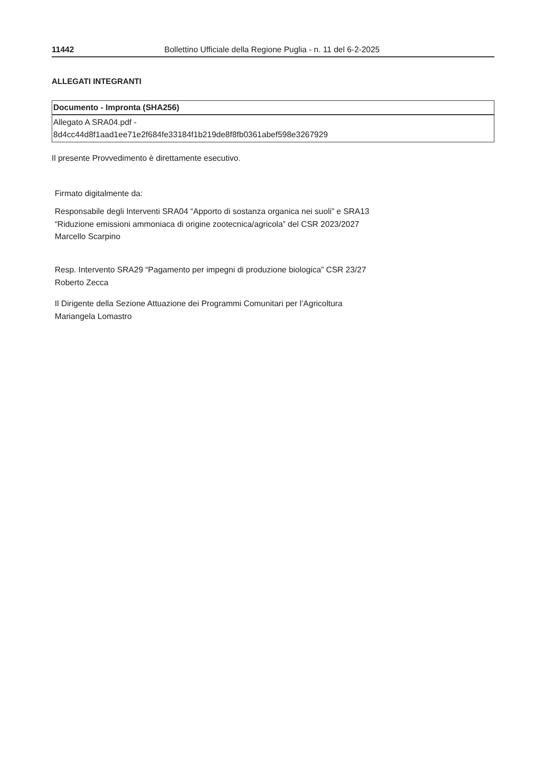11442 Bollettino Ufficiale della Regione Puglia - n. 11 del 6-2-2025
ALLEGATI INTEGRANTI
| Documento - Impronta (SHA256) |
| --- |
| Allegato A SRA04.pdf - 8d4cc44d8f1aad1ee71e2f684fe33184f1b219de8f8fb0361abef598e3267929 |
Il presente Provvedimento è direttamente esecutivo.
Firmato digitalmente da:
Responsabile degli Interventi SRA04 “Apporto di sostanza organica nei suoli” e SRA13
“Riduzione emissioni ammoniaca di origine zootecnica/agricola” del CSR 2023/2027
Marcello Scarpino
Resp. Intervento SRA29 “Pagamento per impegni di produzione biologica” CSR 23/27
Roberto Zecca
Il Dirigente della Sezione Attuazione dei Programmi Comunitari per l’Agricoltura
Mariangela Lomastro